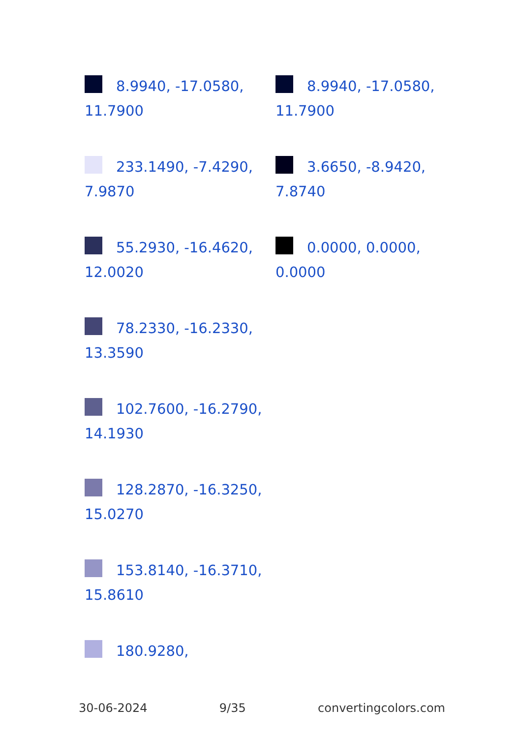8.9940, -17.0580, 11.7900
8.9940, -17.0580, 11.7900
233.1490, -7.4290, 7.9870
3.6650, -8.9420, 7.8740
55.2930, -16.4620, 12.0020
0.0000, 0.0000, 0.0000
78.2330, -16.2330, 13.3590
102.7600, -16.2790, 14.1930
128.2870, -16.3250, 15.0270
153.8140, -16.3710, 15.8610
180.9280,
30-06-2024 9/35 convertingcolors.com